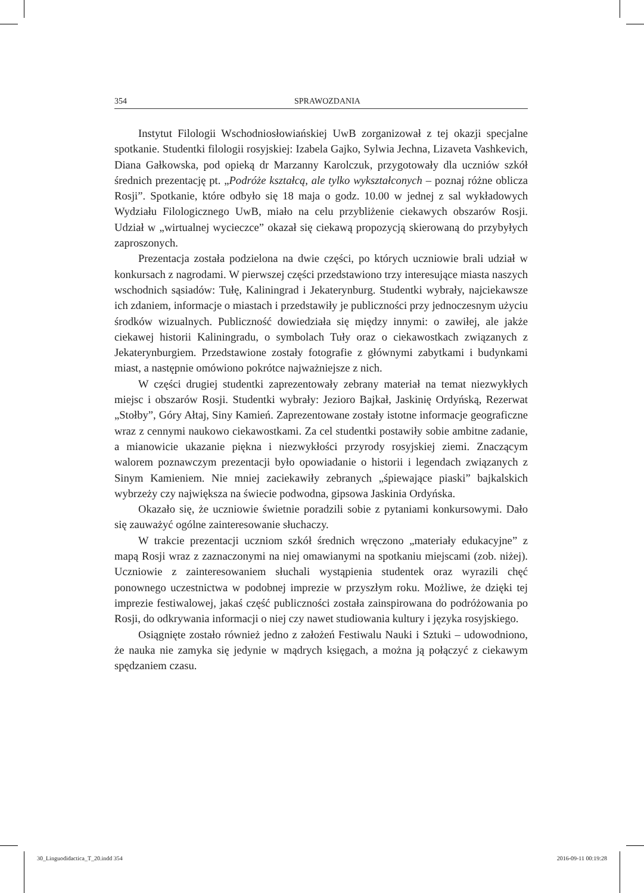354 SPRAWOZDANIA
Instytut Filologii Wschodniosłowiańskiej UwB zorganizował z tej okazji specjalne spotkanie. Studentki filologii rosyjskiej: Izabela Gajko, Sylwia Jechna, Lizaveta Vashkevich, Diana Gałkowska, pod opieką dr Marzanny Karolczuk, przygotowały dla uczniów szkół średnich prezentację pt. „Podróże kształcą, ale tylko wykształconych – poznaj różne oblicza Rosji”. Spotkanie, które odbyło się 18 maja o godz. 10.00 w jednej z sal wykładowych Wydziału Filologicznego UwB, miało na celu przybliżenie ciekawych obszarów Rosji. Udział w „wirtualnej wycieczce” okazał się ciekawą propozycją skierowaną do przybyłych zaproszonych.
Prezentacja została podzielona na dwie części, po których uczniowie brali udział w konkursach z nagrodami. W pierwszej części przedstawiono trzy interesujące miasta naszych wschodnich sąsiadów: Tułę, Kaliningrad i Jekaterynburg. Studentki wybrały, najciekawsze ich zdaniem, informacje o miastach i przedstawiły je publiczności przy jednoczesnym użyciu środków wizualnych. Publiczność dowiedziała się między innymi: o zawiłej, ale jakże ciekawej historii Kaliningradu, o symbolach Tuły oraz o ciekawostkach związanych z Jekaterynburgiem. Przedstawione zostały fotografie z głównymi zabytkami i budynkami miast, a następnie omówiono pokrótce najważniejsze z nich.
W części drugiej studentki zaprezentowały zebrany materiał na temat niezwykłych miejsc i obszarów Rosji. Studentki wybrały: Jezioro Bajkał, Jaskinię Ordyńską, Rezerwat „Stołby”, Góry Ałtaj, Siny Kamień. Zaprezentowane zostały istotne informacje geograficzne wraz z cennymi naukowo ciekawostkami. Za cel studentki postawiły sobie ambitne zadanie, a mianowicie ukazanie piękna i niezwykłości przyrody rosyjskiej ziemi. Znaczącym walorem poznawczym prezentacji było opowiadanie o historii i legendach związanych z Sinym Kamieniem. Nie mniej zaciekawiły zebranych „śpiewające piaski” bajkalskich wybrzeży czy największa na świecie podwodna, gipsowa Jaskinia Ordyńska.
Okazało się, że uczniowie świetnie poradzili sobie z pytaniami konkursowymi. Dało się zauważyć ogólne zainteresowanie słuchaczy.
W trakcie prezentacji uczniom szkół średnich wręczono „materiały edukacyjne” z mapą Rosji wraz z zaznaczonymi na niej omawianymi na spotkaniu miejscami (zob. niżej). Uczniowie z zainteresowaniem słuchali wystąpienia studentek oraz wyrazili chęć ponownego uczestnictwa w podobnej imprezie w przyszłym roku. Możliwe, że dzięki tej imprezie festiwalowej, jakaś część publiczności została zainspirowana do podróżowania po Rosji, do odkrywania informacji o niej czy nawet studiowania kultury i języka rosyjskiego.
Osiągnięte zostało również jedno z założeń Festiwalu Nauki i Sztuki – udowodniono, że nauka nie zamyka się jedynie w mądrych księgach, a można ją połączyć z ciekawym spędzaniem czasu.
30_Linguodidactica_T_20.indd 354 2016-09-11 00:19:28